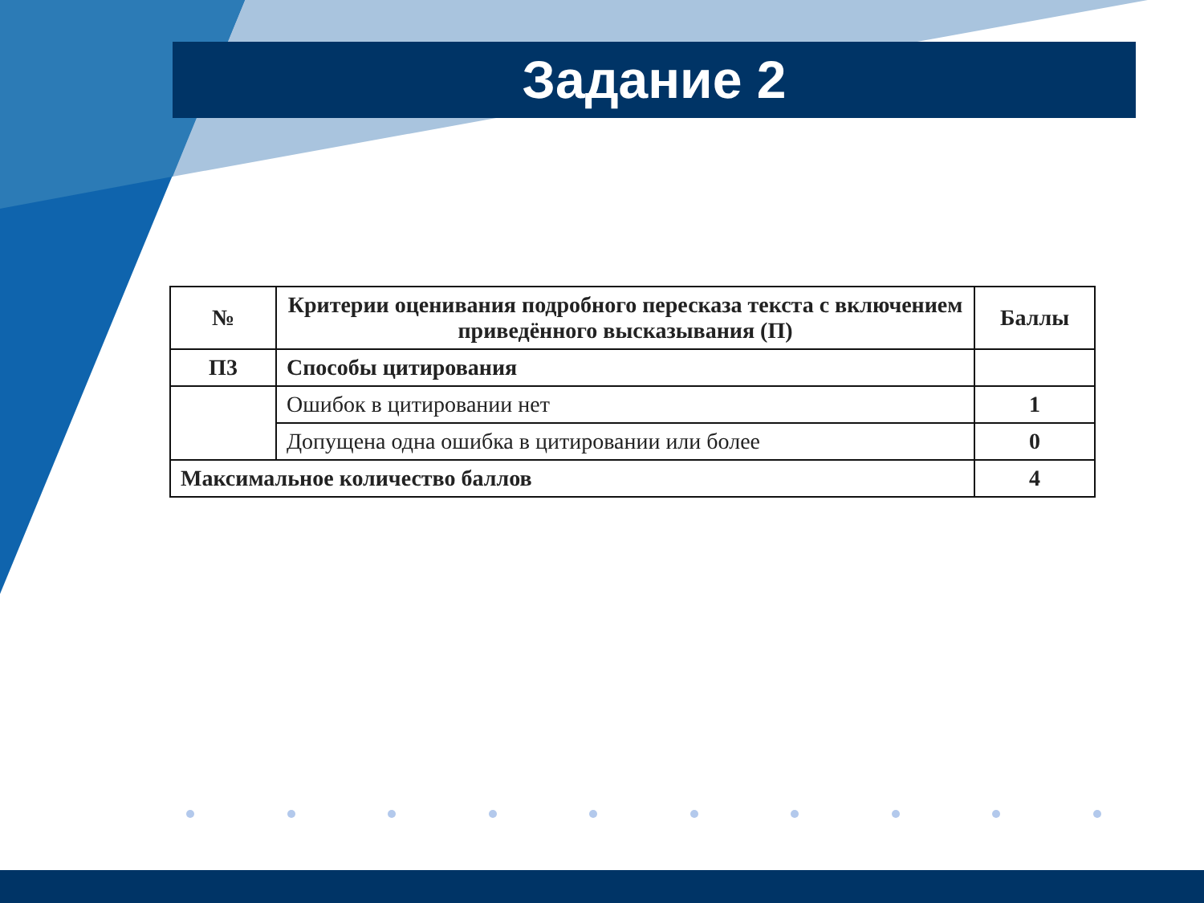Задание 2
| № | Критерии оценивания подробного пересказа текста с включением приведённого высказывания (П) | Баллы |
| --- | --- | --- |
| П3 | Способы цитирования | |
| | Ошибок в цитировании нет | 1 |
| | Допущена одна ошибка в цитировании или более | 0 |
| Максимальное количество баллов | | 4 |